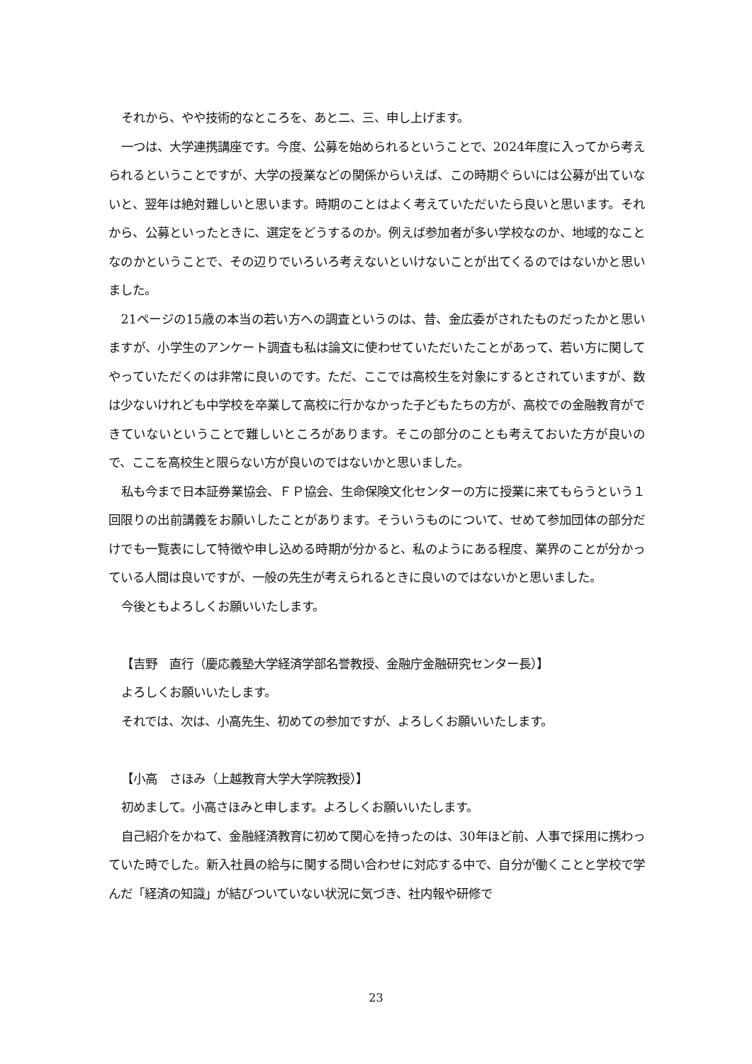それから、やや技術的なところを、あと二、三、申し上げます。
一つは、大学連携講座です。今度、公募を始められるということで、2024年度に入ってから考えられるということですが、大学の授業などの関係からいえば、この時期ぐらいには公募が出ていないと、翌年は絶対難しいと思います。時期のことはよく考えていただいたら良いと思います。それから、公募といったときに、選定をどうするのか。例えば参加者が多い学校なのか、地域的なことなのかということで、その辺りでいろいろ考えないといけないことが出てくるのではないかと思いました。
21ページの15歳の本当の若い方への調査というのは、昔、金広委がされたものだったかと思いますが、小学生のアンケート調査も私は論文に使わせていただいたことがあって、若い方に関してやっていただくのは非常に良いのです。ただ、ここでは高校生を対象にするとされていますが、数は少ないけれども中学校を卒業して高校に行かなかった子どもたちの方が、高校での金融教育ができていないということで難しいところがあります。そこの部分のことも考えておいた方が良いので、ここを高校生と限らない方が良いのではないかと思いました。
私も今まで日本証券業協会、ＦＰ協会、生命保険文化センターの方に授業に来てもらうという１回限りの出前講義をお願いしたことがあります。そういうものについて、せめて参加団体の部分だけでも一覧表にして特徴や申し込める時期が分かると、私のようにある程度、業界のことが分かっている人間は良いですが、一般の先生が考えられるときに良いのではないかと思いました。
今後ともよろしくお願いいたします。
【吉野　直行（慶応義塾大学経済学部名誉教授、金融庁金融研究センター長）】
よろしくお願いいたします。
それでは、次は、小高先生、初めての参加ですが、よろしくお願いいたします。
【小高　さほみ（上越教育大学大学院教授）】
初めまして。小高さほみと申します。よろしくお願いいたします。
自己紹介をかねて、金融経済教育に初めて関心を持ったのは、30年ほど前、人事で採用に携わっていた時でした。新入社員の給与に関する問い合わせに対応する中で、自分が働くことと学校で学んだ「経済の知識」が結びついていない状況に気づき、社内報や研修で
23